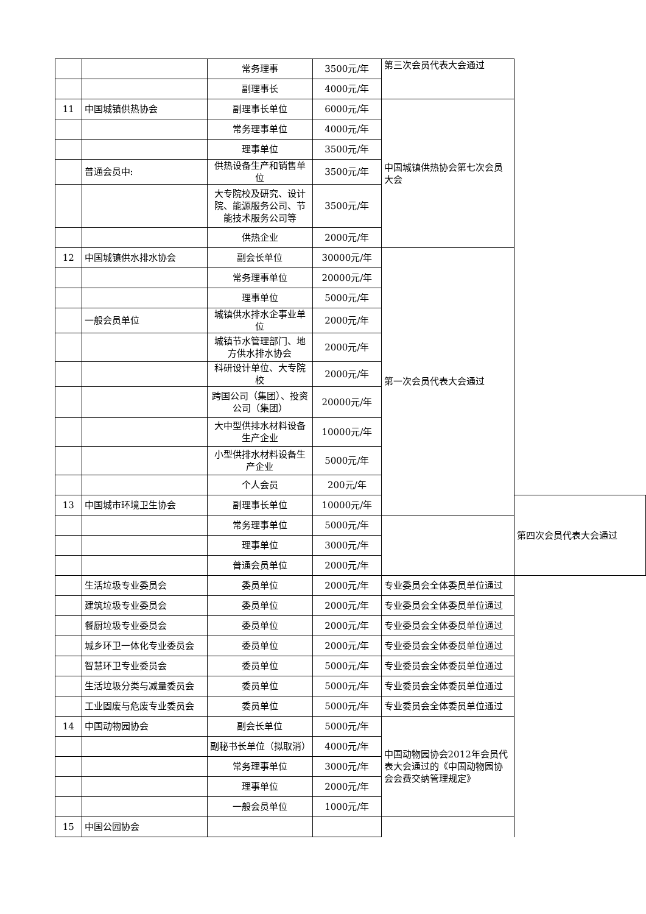| | | 常务理事 | 3500元/年 | 第三次会员代表大会通过 | |
| | | 副理事长 | 4000元/年 | | |
| 11 | 中国城镇供热协会 | 副理事长单位 | 6000元/年 | 中国城镇供热协会第七次会员大会 | |
| | | 常务理事单位 | 4000元/年 | | |
| | | 理事单位 | 3500元/年 | | |
| | 普通会员中: | 供热设备生产和销售单位 | 3500元/年 | | |
| | | 大专院校及研究、设计院、能源服务公司、节能技术服务公司等 | 3500元/年 | | |
| | | 供热企业 | 2000元/年 | | |
| 12 | 中国城镇供水排水协会 | 副会长单位 | 30000元/年 | 第一次会员代表大会通过 | |
| | | 常务理事单位 | 20000元/年 | | |
| | | 理事单位 | 5000元/年 | | |
| | 一般会员单位 | 城镇供水排水企事业单位 | 2000元/年 | | |
| | | 城镇节水管理部门、地方供水排水协会 | 2000元/年 | | |
| | | 科研设计单位、大专院校 | 2000元/年 | | |
| | | 跨国公司（集团）、投资公司（集团） | 20000元/年 | | |
| | | 大中型供排水材料设备生产企业 | 10000元/年 | | |
| | | 小型供排水材料设备生产企业 | 5000元/年 | | |
| | | 个人会员 | 200元/年 | | |
| 13 | 中国城市环境卫生协会 | 副理事长单位 | 10000元/年 | | 第四次会员代表大会通过 |
| | | 常务理事单位 | 5000元/年 | | |
| | | 理事单位 | 3000元/年 | | |
| | | 普通会员单位 | 2000元/年 | | |
| | 生活垃圾专业委员会 | 委员单位 | 2000元/年 | 专业委员会全体委员单位通过 | |
| | 建筑垃圾专业委员会 | 委员单位 | 2000元/年 | 专业委员会全体委员单位通过 | |
| | 餐厨垃圾专业委员会 | 委员单位 | 2000元/年 | 专业委员会全体委员单位通过 | |
| | 城乡环卫一体化专业委员会 | 委员单位 | 2000元/年 | 专业委员会全体委员单位通过 | |
| | 智慧环卫专业委员会 | 委员单位 | 5000元/年 | 专业委员会全体委员单位通过 | |
| | 生活垃圾分类与减量委员会 | 委员单位 | 5000元/年 | 专业委员会全体委员单位通过 | |
| | 工业固废与危废专业委员会 | 委员单位 | 5000元/年 | 专业委员会全体委员单位通过 | |
| 14 | 中国动物园协会 | 副会长单位 | 5000元/年 | 中国动物园协会2012年会员代表大会通过的《中国动物园协会会费交纳管理规定》 | |
| | | 副秘书长单位（拟取消） | 4000元/年 | | |
| | | 常务理事单位 | 3000元/年 | | |
| | | 理事单位 | 2000元/年 | | |
| | | 一般会员单位 | 1000元/年 | | |
| 15 | 中国公园协会 | | | | |